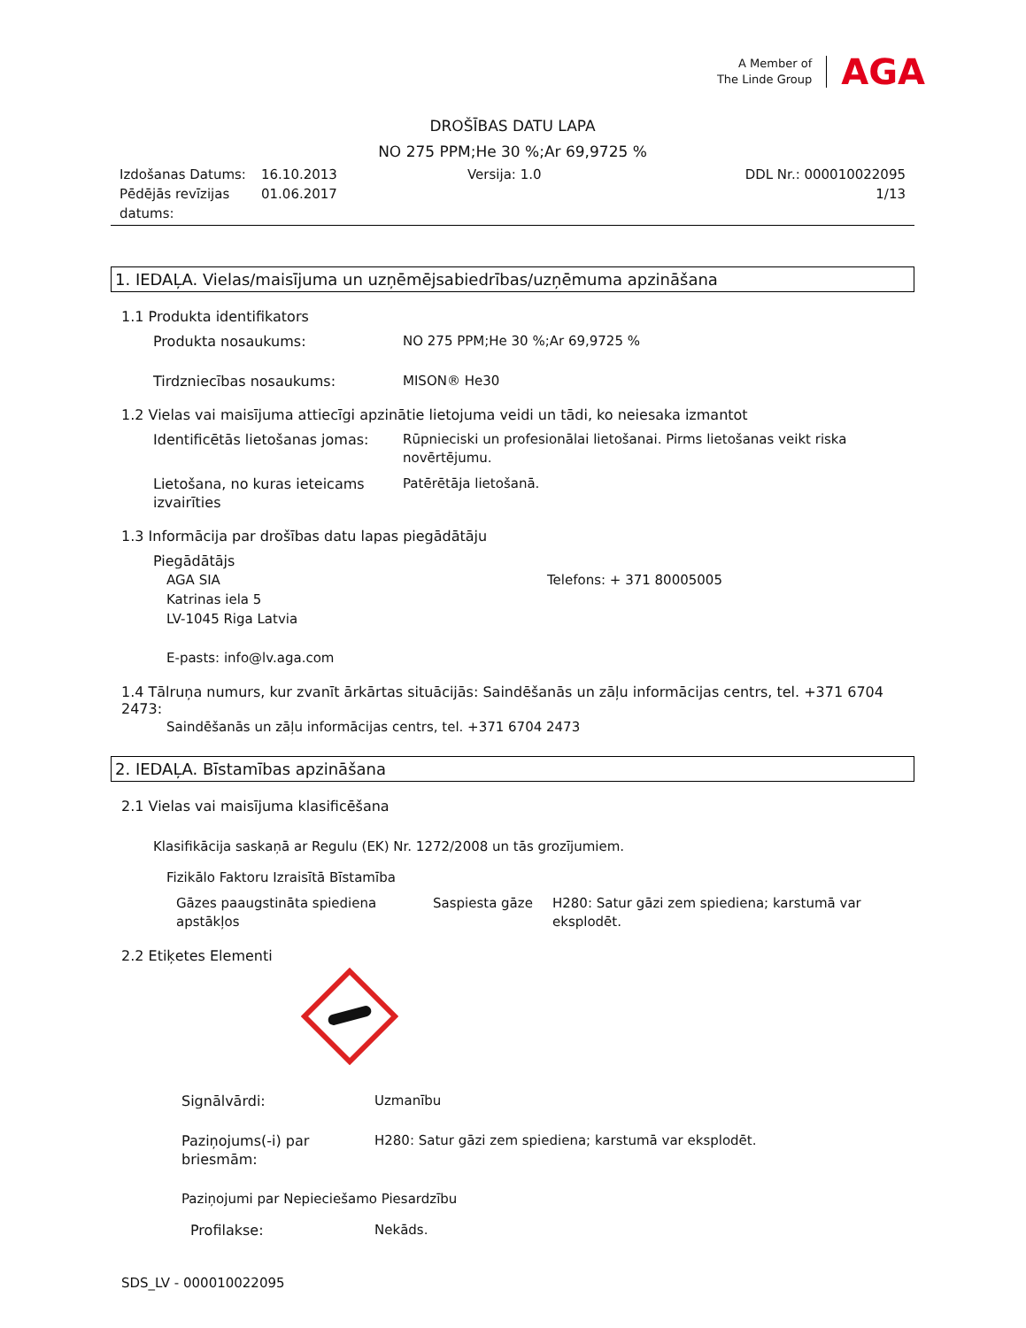A Member of
The Linde Group
AGA
DROŠĪBAS DATU LAPA
NO 275 PPM;He 30 %;Ar 69,9725 %
Izdošanas Datums:
Pēdējās revīzijas datums:
16.10.2013
01.06.2017
Versija: 1.0 DDL Nr.: 000010022095
1/13
1. IEDAĻA. Vielas/maisījuma un uzņēmējsabiedrības/uzņēmuma apzināšana
1.1 Produkta identifikators
Produkta nosaukums: NO 275 PPM;He 30 %;Ar 69,9725 %
Tirdzniecības nosaukums: MISON® He30
1.2 Vielas vai maisījuma attiecīgi apzinātie lietojuma veidi un tādi, ko neiesaka izmantot
Identificētās lietošanas jomas:
Rūpnieciski un profesionālai lietošanai. Pirms lietošanas veikt riska novērtējumu.
Lietošana, no kuras ieteicams izvairīties
Patērētāja lietošanā.
1.3 Informācija par drošības datu lapas piegādātāju
Piegādātājs
AGA SIA
Katrinas iela 5
LV-1045 Riga Latvia
E-pasts: info@lv.aga.com
Telefons: + 371 80005005
1.4 Tālruņa numurs, kur zvanīt ārkārtas situācijās: Saindēšanās un zāļu informācijas centrs, tel. +371 6704 2473:
Saindēšanās un zāļu informācijas centrs, tel. +371 6704 2473
2. IEDAĻA. Bīstamības apzināšana
2.1 Vielas vai maisījuma klasificēšana
Klasifikācija saskaņā ar Regulu (EK) Nr. 1272/2008 un tās grozījumiem.
Fizikālo Faktoru Izraisītā Bīstamība
Gāzes paaugstināta spiediena apstākļos
Saspiesta gāze H280: Satur gāzi zem spiediena; karstumā var eksplodēt.
2.2 Etiķetes Elementi
Signālvārdi: Uzmanību
Paziņojums(-i) par briesmām:
H280: Satur gāzi zem spiediena; karstumā var eksplodēt.
Paziņojumi par Nepieciešamo Piesardzību
Profilakse: Nekāds.
SDS_LV - 000010022095